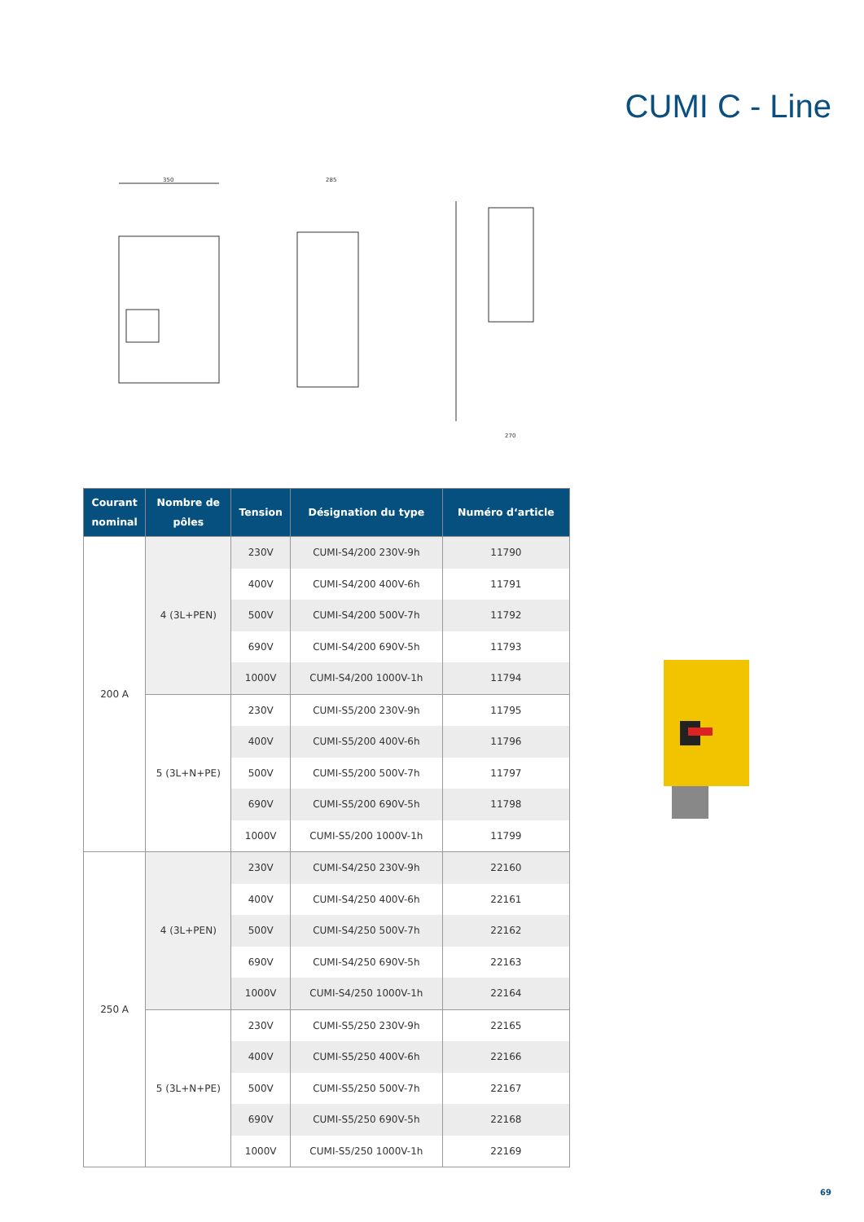CUMI C - Line
350
285
270
| Courant nominal | Nombre de pôles | Tension | Désignation du type | Numéro d‘article |
| --- | --- | --- | --- | --- |
| 200 A | 4 (3L+PEN) | 230V | CUMI-S4/200 230V-9h | 11790 |
| | | 400V | CUMI-S4/200 400V-6h | 11791 |
| | | 500V | CUMI-S4/200 500V-7h | 11792 |
| | | 690V | CUMI-S4/200 690V-5h | 11793 |
| | | 1000V | CUMI-S4/200 1000V-1h | 11794 |
| | 5 (3L+N+PE) | 230V | CUMI-S5/200 230V-9h | 11795 |
| | | 400V | CUMI-S5/200 400V-6h | 11796 |
| | | 500V | CUMI-S5/200 500V-7h | 11797 |
| | | 690V | CUMI-S5/200 690V-5h | 11798 |
| | | 1000V | CUMI-S5/200 1000V-1h | 11799 |
| 250 A | 4 (3L+PEN) | 230V | CUMI-S4/250 230V-9h | 22160 |
| | | 400V | CUMI-S4/250 400V-6h | 22161 |
| | | 500V | CUMI-S4/250 500V-7h | 22162 |
| | | 690V | CUMI-S4/250 690V-5h | 22163 |
| | | 1000V | CUMI-S4/250 1000V-1h | 22164 |
| | 5 (3L+N+PE) | 230V | CUMI-S5/250 230V-9h | 22165 |
| | | 400V | CUMI-S5/250 400V-6h | 22166 |
| | | 500V | CUMI-S5/250 500V-7h | 22167 |
| | | 690V | CUMI-S5/250 690V-5h | 22168 |
| | | 1000V | CUMI-S5/250 1000V-1h | 22169 |
69